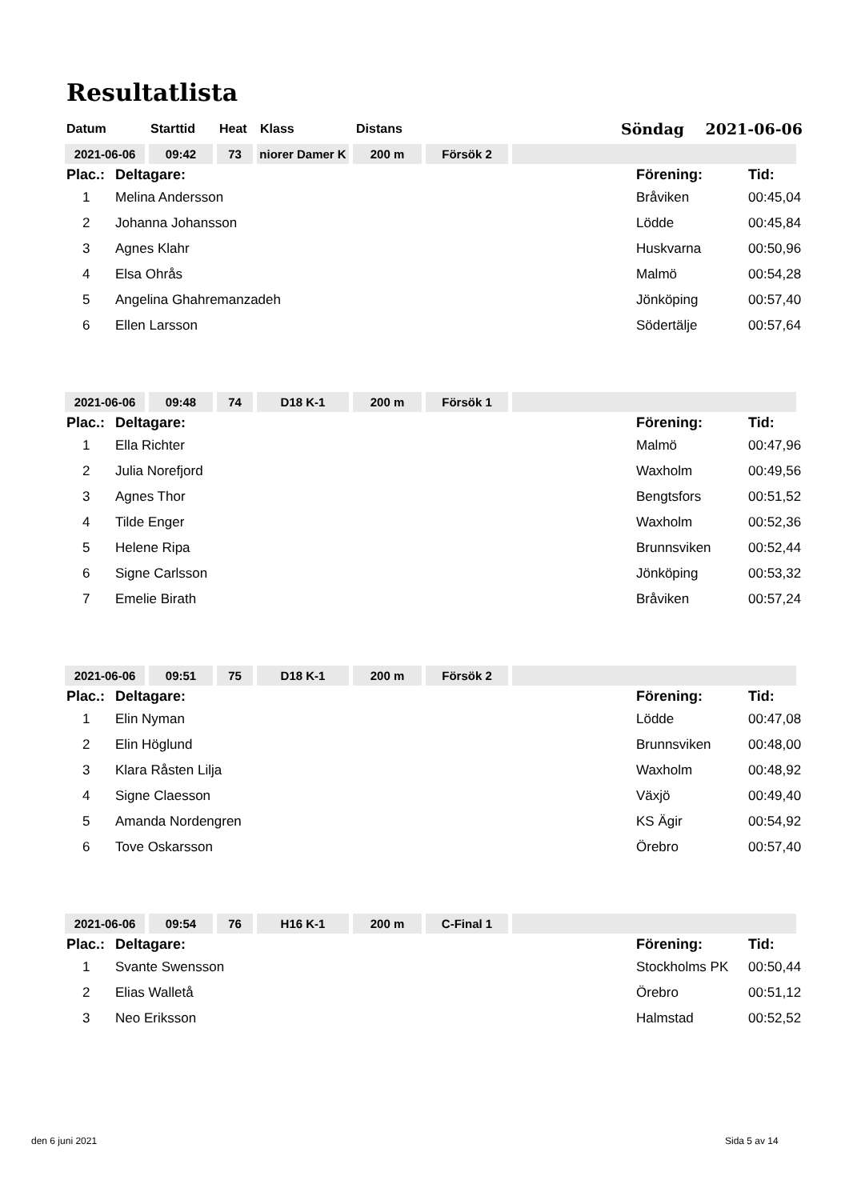Resultatlista
Datum Starttid Heat Klass Distans Söndag 2021-06-06
| 2021-06-06 | 09:42 | 73 | niorer Damer K | 200 m | Försök 2 | |
| Plac.: | Deltagare: | Förening: | Tid: |
| --- | --- | --- | --- |
| 1 | Melina Andersson | Bråviken | 00:45,04 |
| 2 | Johanna Johansson | Lödde | 00:45,84 |
| 3 | Agnes Klahr | Huskvarna | 00:50,96 |
| 4 | Elsa Ohrås | Malmö | 00:54,28 |
| 5 | Angelina Ghahremanzadeh | Jönköping | 00:57,40 |
| 6 | Ellen Larsson | Södertälje | 00:57,64 |
| 2021-06-06 | 09:48 | 74 | D18 K-1 | 200 m | Försök 1 | |
| Plac.: | Deltagare: | Förening: | Tid: |
| --- | --- | --- | --- |
| 1 | Ella Richter | Malmö | 00:47,96 |
| 2 | Julia Norefjord | Waxholm | 00:49,56 |
| 3 | Agnes Thor | Bengtsfors | 00:51,52 |
| 4 | Tilde Enger | Waxholm | 00:52,36 |
| 5 | Helene Ripa | Brunnsviken | 00:52,44 |
| 6 | Signe Carlsson | Jönköping | 00:53,32 |
| 7 | Emelie Birath | Bråviken | 00:57,24 |
| 2021-06-06 | 09:51 | 75 | D18 K-1 | 200 m | Försök 2 | |
| Plac.: | Deltagare: | Förening: | Tid: |
| --- | --- | --- | --- |
| 1 | Elin Nyman | Lödde | 00:47,08 |
| 2 | Elin Höglund | Brunnsviken | 00:48,00 |
| 3 | Klara Råsten Lilja | Waxholm | 00:48,92 |
| 4 | Signe Claesson | Växjö | 00:49,40 |
| 5 | Amanda Nordengren | KS Ägir | 00:54,92 |
| 6 | Tove Oskarsson | Örebro | 00:57,40 |
| 2021-06-06 | 09:54 | 76 | H16 K-1 | 200 m | C-Final 1 | |
| Plac.: | Deltagare: | Förening: | Tid: |
| --- | --- | --- | --- |
| 1 | Svante Swensson | Stockholms PK | 00:50,44 |
| 2 | Elias Walletå | Örebro | 00:51,12 |
| 3 | Neo Eriksson | Halmstad | 00:52,52 |
den 6 juni 2021 Sida 5 av 14